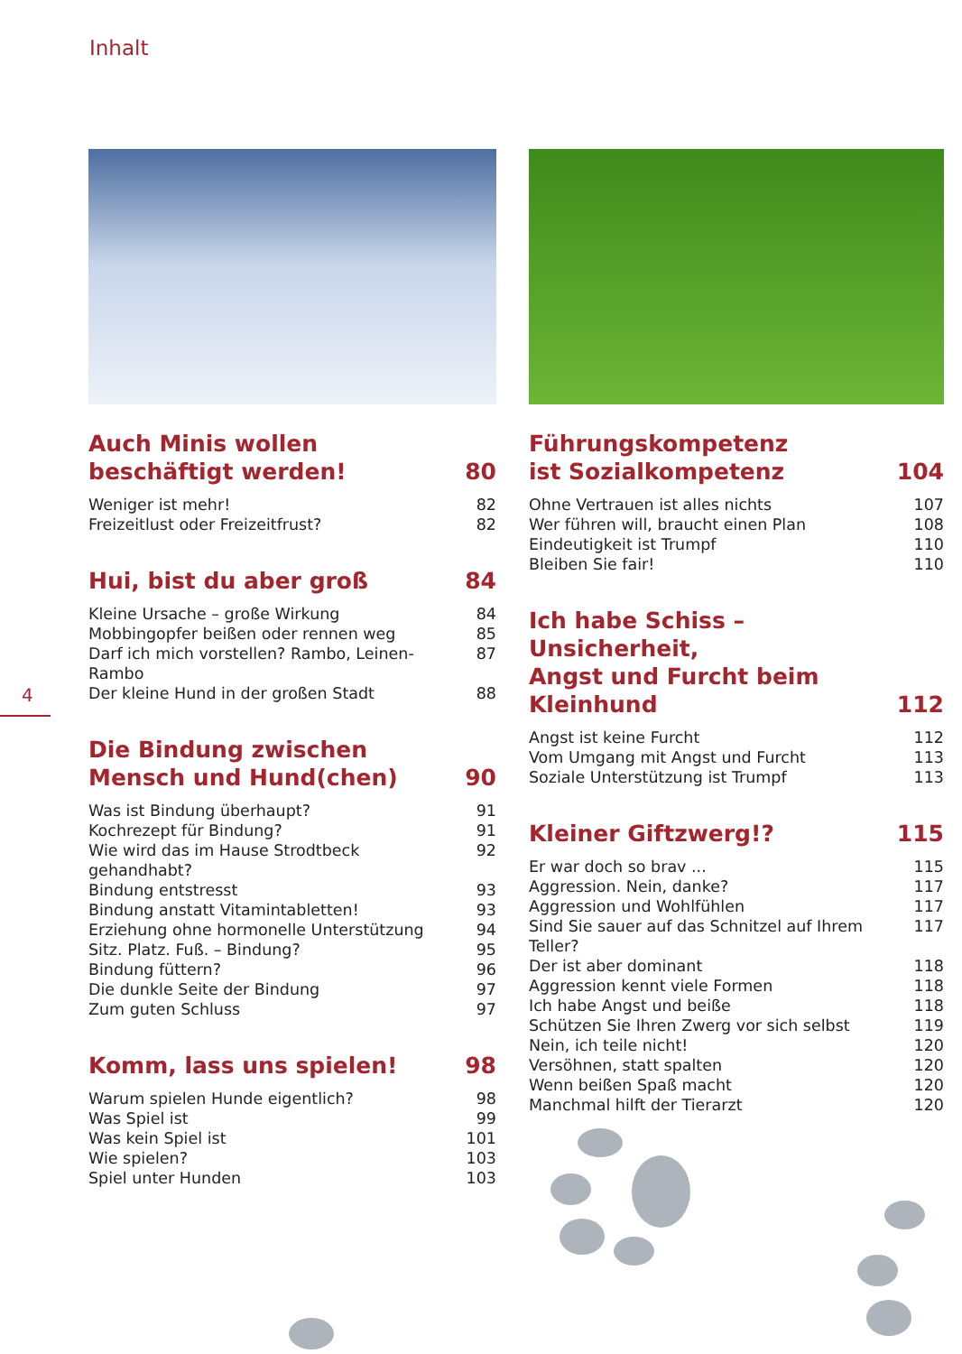Inhalt
4
Auch Minis wollen
beschäftigt werden! 80
Weniger ist mehr! 82
Freizeitlust oder Freizeitfrust? 82
Hui, bist du aber groß 84
Kleine Ursache – große Wirkung 84
Mobbingopfer beißen oder rennen weg 85
Darf ich mich vorstellen? Rambo, Leinen-Rambo 87
Der kleine Hund in der großen Stadt 88
Die Bindung zwischen
Mensch und Hund(chen) 90
Was ist Bindung überhaupt? 91
Kochrezept für Bindung? 91
Wie wird das im Hause Strodtbeck gehandhabt? 92
Bindung entstresst 93
Bindung anstatt Vitamintabletten! 93
Erziehung ohne hormonelle Unterstützung 94
Sitz. Platz. Fuß. – Bindung? 95
Bindung füttern? 96
Die dunkle Seite der Bindung 97
Zum guten Schluss 97
Komm, lass uns spielen! 98
Warum spielen Hunde eigentlich? 98
Was Spiel ist 99
Was kein Spiel ist 101
Wie spielen? 103
Spiel unter Hunden 103
Führungskompetenz
ist Sozialkompetenz 104
Ohne Vertrauen ist alles nichts 107
Wer führen will, braucht einen Plan 108
Eindeutigkeit ist Trumpf 110
Bleiben Sie fair! 110
Ich habe Schiss – Unsicherheit,
Angst und Furcht beim Kleinhund 112
Angst ist keine Furcht 112
Vom Umgang mit Angst und Furcht 113
Soziale Unterstützung ist Trumpf 113
Kleiner Giftzwerg!? 115
Er war doch so brav ... 115
Aggression. Nein, danke? 117
Aggression und Wohlfühlen 117
Sind Sie sauer auf das Schnitzel auf Ihrem Teller? 117
Der ist aber dominant 118
Aggression kennt viele Formen 118
Ich habe Angst und beiße 118
Schützen Sie Ihren Zwerg vor sich selbst 119
Nein, ich teile nicht! 120
Versöhnen, statt spalten 120
Wenn beißen Spaß macht 120
Manchmal hilft der Tierarzt 120